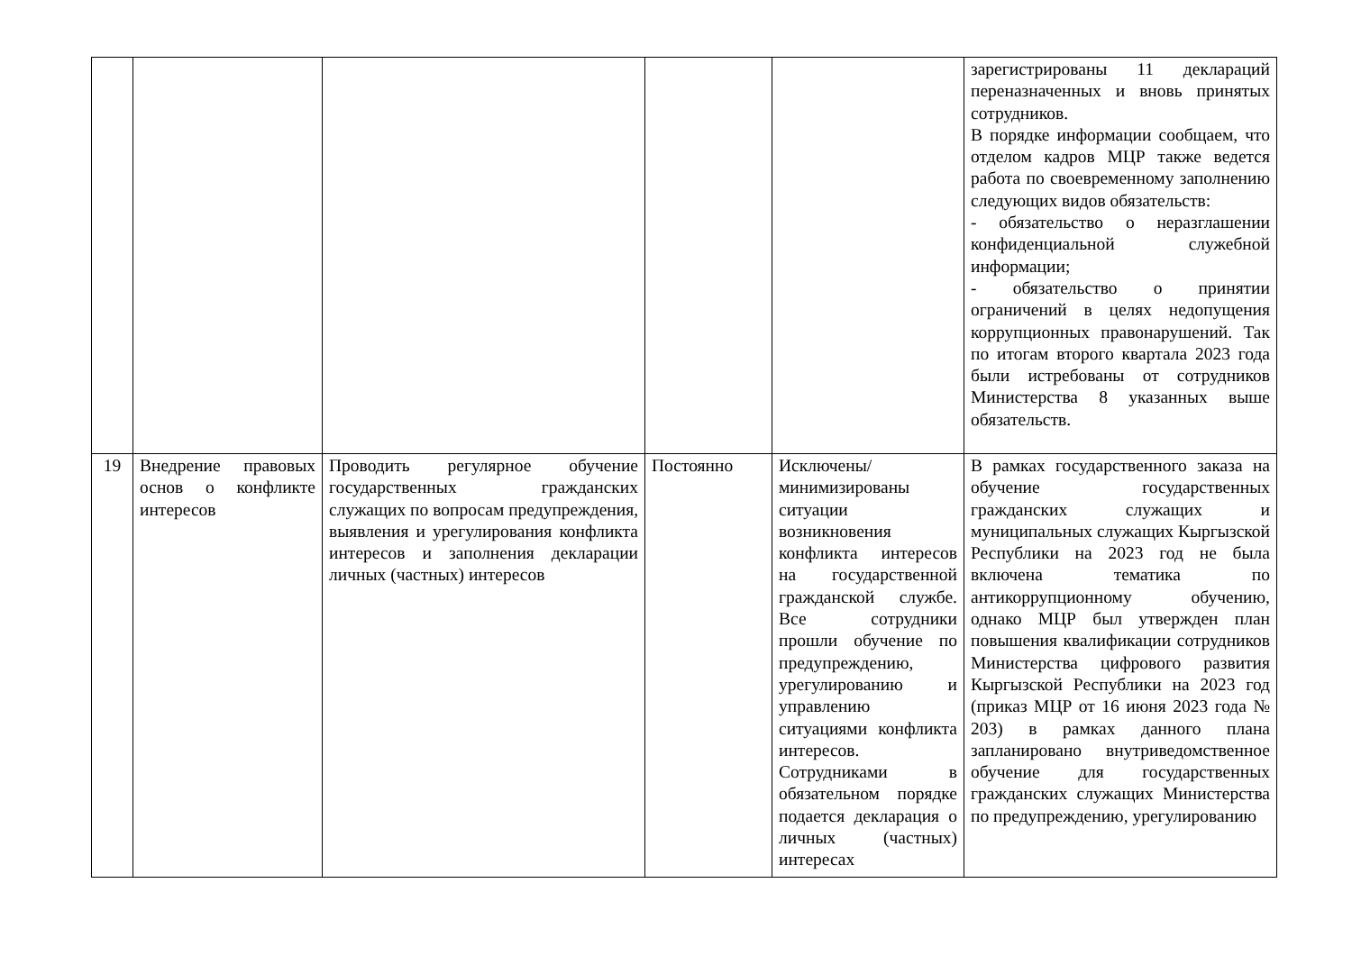| | | | | | зарегистрированы 11 деклараций переназначенных и вновь принятых сотрудников. В порядке информации сообщаем, что отделом кадров МЦР также ведется работа по своевременному заполнению следующих видов обязательств: - обязательство о неразглашении конфиденциальной служебной информации; - обязательство о принятии ограничений в целях недопущения коррупционных правонарушений. Так по итогам второго квартала 2023 года были истребованы от сотрудников Министерства 8 указанных выше обязательств. |
| 19 | Внедрение правовых основ о конфликте интересов | Проводить регулярное обучение государственных гражданских служащих по вопросам предупреждения, выявления и урегулирования конфликта интересов и заполнения декларации личных (частных) интересов | Постоянно | Исключены/минимизированы ситуации возникновения конфликта интересов на государственной гражданской службе. Все сотрудники прошли обучение по предупреждению, урегулированию и управлению ситуациями конфликта интересов. Сотрудниками в обязательном порядке подается декларация о личных (частных) интересах | В рамках государственного заказа на обучение государственных гражданских служащих и муниципальных служащих Кыргызской Республики на 2023 год не была включена тематика по антикоррупционному обучению, однако МЦР был утвержден план повышения квалификации сотрудников Министерства цифрового развития Кыргызской Республики на 2023 год (приказ МЦР от 16 июня 2023 года № 203) в рамках данного плана запланировано внутриведомственное обучение для государственных гражданских служащих Министерства по предупреждению, урегулированию |